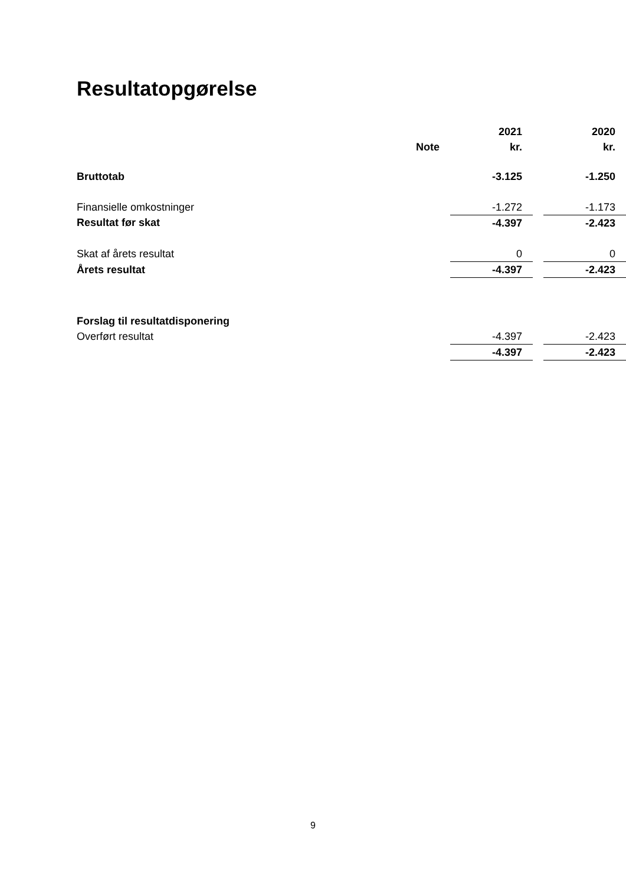Resultatopgørelse
| | | | 2021 | | 2020 |
| --- | --- | --- | --- | --- | --- |
| | Note | | kr. | | kr. |
| Bruttotab | | | -3.125 | | -1.250 |
| Finansielle omkostninger | | | -1.272 | | -1.173 |
| Resultat før skat | | | -4.397 | | -2.423 |
| Skat af årets resultat | | | 0 | | 0 |
| Årets resultat | | | -4.397 | | -2.423 |
| Forslag til resultatdisponering | | | | | |
| Overført resultat | | | -4.397 | | -2.423 |
| | | | -4.397 | | -2.423 |
9